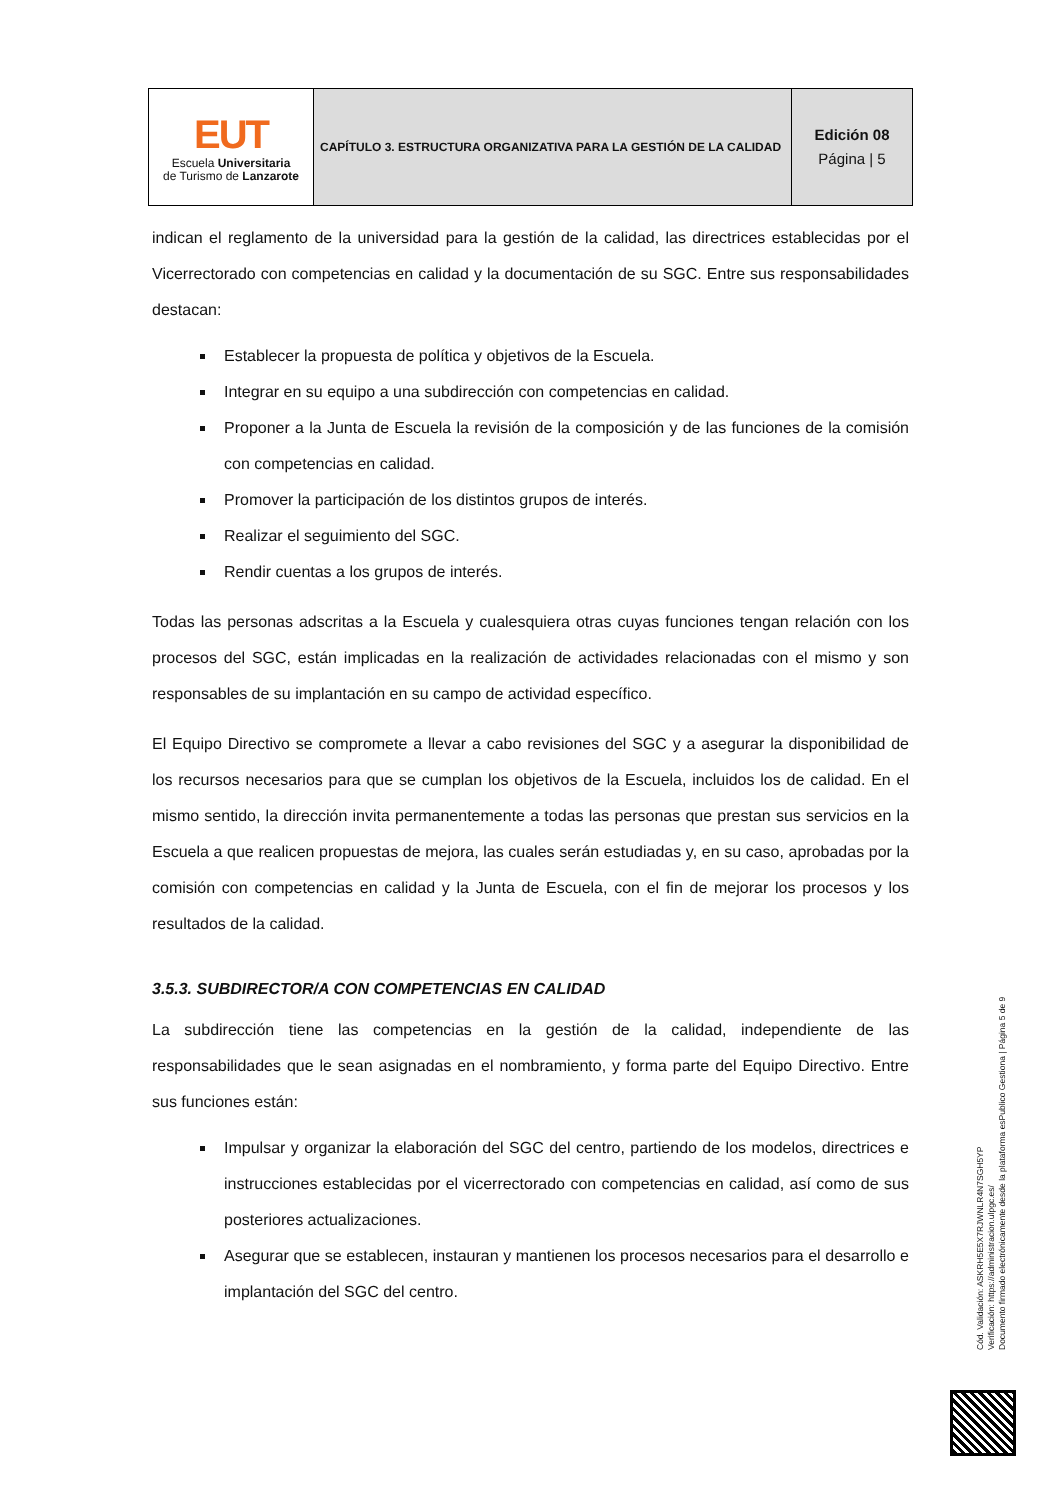| EUT Escuela Universitaria de Turismo de Lanzarote | CAPÍTULO 3. ESTRUCTURA ORGANIZATIVA PARA LA GESTIÓN DE LA CALIDAD | Edición 08 Página / 5 |
indican el reglamento de la universidad para la gestión de la calidad, las directrices establecidas por el Vicerrectorado con competencias en calidad y la documentación de su SGC. Entre sus responsabilidades destacan:
Establecer la propuesta de política y objetivos de la Escuela.
Integrar en su equipo a una subdirección con competencias en calidad.
Proponer a la Junta de Escuela la revisión de la composición y de las funciones de la comisión con competencias en calidad.
Promover la participación de los distintos grupos de interés.
Realizar el seguimiento del SGC.
Rendir cuentas a los grupos de interés.
Todas las personas adscritas a la Escuela y cualesquiera otras cuyas funciones tengan relación con los procesos del SGC, están implicadas en la realización de actividades relacionadas con el mismo y son responsables de su implantación en su campo de actividad específico.
El Equipo Directivo se compromete a llevar a cabo revisiones del SGC y a asegurar la disponibilidad de los recursos necesarios para que se cumplan los objetivos de la Escuela, incluidos los de calidad. En el mismo sentido, la dirección invita permanentemente a todas las personas que prestan sus servicios en la Escuela a que realicen propuestas de mejora, las cuales serán estudiadas y, en su caso, aprobadas por la comisión con competencias en calidad y la Junta de Escuela, con el fin de mejorar los procesos y los resultados de la calidad.
3.5.3. SUBDIRECTOR/A CON COMPETENCIAS EN CALIDAD
La subdirección tiene las competencias en la gestión de la calidad, independiente de las responsabilidades que le sean asignadas en el nombramiento, y forma parte del Equipo Directivo. Entre sus funciones están:
Impulsar y organizar la elaboración del SGC del centro, partiendo de los modelos, directrices e instrucciones establecidas por el vicerrectorado con competencias en calidad, así como de sus posteriores actualizaciones.
Asegurar que se establecen, instauran y mantienen los procesos necesarios para el desarrollo e implantación del SGC del centro.
Cód. Validación: ASKRH5E5X7RJWNLR4N7SGH5YP
Verificación: https://administracion.ulpgc.es/
Documento firmado electrónicamente desde la plataforma esPublico Gestiona | Página 5 de 9